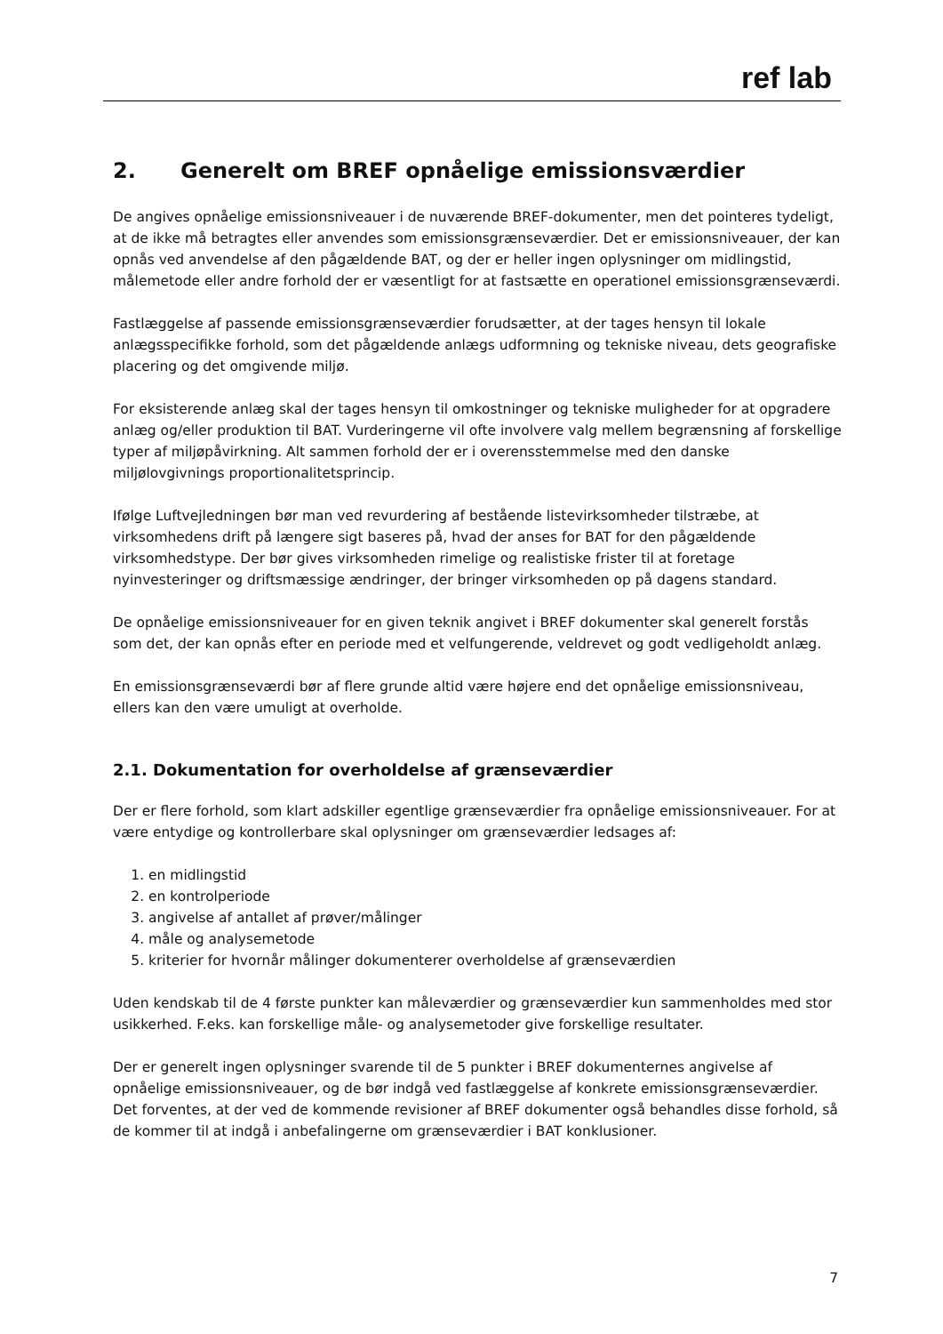ref lab
2. Generelt om BREF opnåelige emissionsværdier
De angives opnåelige emissionsniveauer i de nuværende BREF-dokumenter, men det pointeres tydeligt, at de ikke må betragtes eller anvendes som emissionsgrænseværdier. Det er emissionsniveauer, der kan opnås ved anvendelse af den pågældende BAT, og der er heller ingen oplysninger om midlingstid, målemetode eller andre forhold der er væsentligt for at fastsætte en operationel emissionsgrænseværdi.
Fastlæggelse af passende emissionsgrænseværdier forudsætter, at der tages hensyn til lokale anlægsspecifikke forhold, som det pågældende anlægs udformning og tekniske niveau, dets geografiske placering og det omgivende miljø.
For eksisterende anlæg skal der tages hensyn til omkostninger og tekniske muligheder for at opgradere anlæg og/eller produktion til BAT. Vurderingerne vil ofte involvere valg mellem begrænsning af forskellige typer af miljøpåvirkning. Alt sammen forhold der er i overensstemmelse med den danske miljølovgivnings proportionalitetsprincip.
Ifølge Luftvejledningen bør man ved revurdering af bestående listevirksomheder tilstræbe, at virksomhedens drift på længere sigt baseres på, hvad der anses for BAT for den pågældende virksomhedstype. Der bør gives virksomheden rimelige og realistiske frister til at foretage nyinvesteringer og driftsmæssige ændringer, der bringer virksomheden op på dagens standard.
De opnåelige emissionsniveauer for en given teknik angivet i BREF dokumenter skal generelt forstås som det, der kan opnås efter en periode med et velfungerende, veldrevet og godt vedligeholdt anlæg.
En emissionsgrænseværdi bør af flere grunde altid være højere end det opnåelige emissionsniveau, ellers kan den være umuligt at overholde.
2.1. Dokumentation for overholdelse af grænseværdier
Der er flere forhold, som klart adskiller egentlige grænseværdier fra opnåelige emissionsniveauer. For at være entydige og kontrollerbare skal oplysninger om grænseværdier ledsages af:
1. en midlingstid
2. en kontrolperiode
3. angivelse af antallet af prøver/målinger
4. måle og analysemetode
5. kriterier for hvornår målinger dokumenterer overholdelse af grænseværdien
Uden kendskab til de 4 første punkter kan måleværdier og grænseværdier kun sammenholdes med stor usikkerhed. F.eks. kan forskellige måle- og analysemetoder give forskellige resultater.
Der er generelt ingen oplysninger svarende til de 5 punkter i BREF dokumenternes angivelse af opnåelige emissionsniveauer, og de bør indgå ved fastlæggelse af konkrete emissionsgrænseværdier. Det forventes, at der ved de kommende revisioner af BREF dokumenter også behandles disse forhold, så de kommer til at indgå i anbefalingerne om grænseværdier i BAT konklusioner.
7